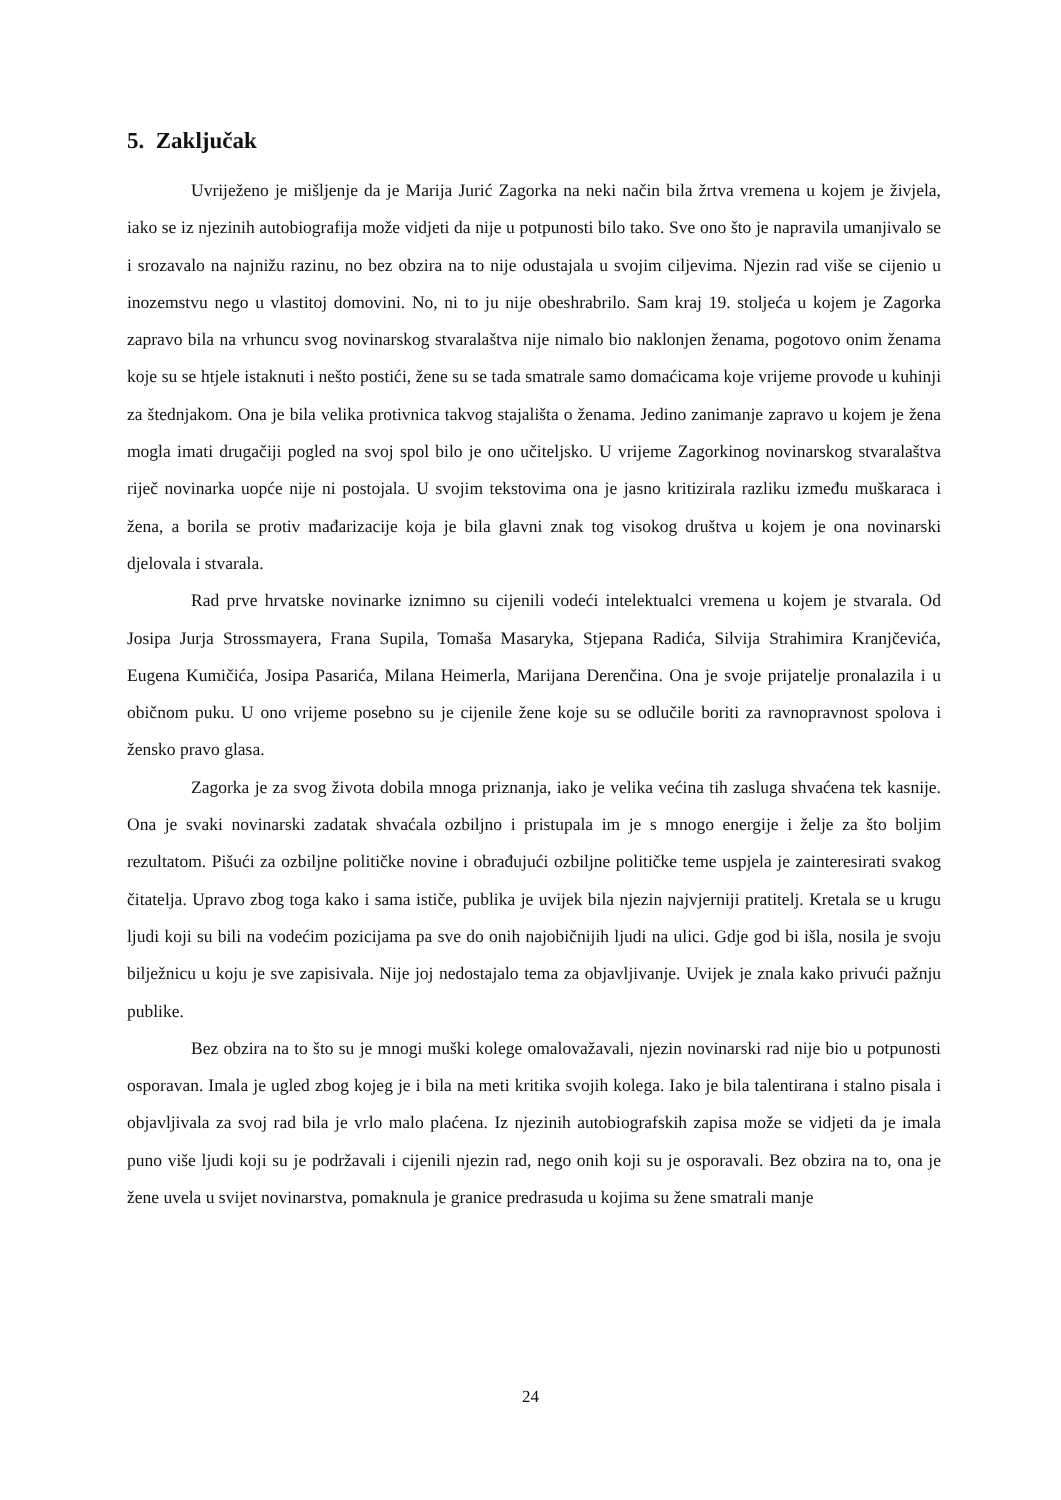5. Zaključak
Uvriježeno je mišljenje da je Marija Jurić Zagorka na neki način bila žrtva vremena u kojem je živjela, iako se iz njezinih autobiografija može vidjeti da nije u potpunosti bilo tako. Sve ono što je napravila umanjivalo se i srozavalo na najnižu razinu, no bez obzira na to nije odustajala u svojim ciljevima. Njezin rad više se cijenio u inozemstvu nego u vlastitoj domovini. No, ni to ju nije obeshrabrilo. Sam kraj 19. stoljeća u kojem je Zagorka zapravo bila na vrhuncu svog novinarskog stvaralaštva nije nimalo bio naklonjen ženama, pogotovo onim ženama koje su se htjele istaknuti i nešto postići, žene su se tada smatrale samo domaćicama koje vrijeme provode u kuhinji za štednjakom. Ona je bila velika protivnica takvog stajališta o ženama. Jedino zanimanje zapravo u kojem je žena mogla imati drugačiji pogled na svoj spol bilo je ono učiteljsko. U vrijeme Zagorkinog novinarskog stvaralaštva riječ novinarka uopće nije ni postojala. U svojim tekstovima ona je jasno kritizirala razliku između muškaraca i žena, a borila se protiv mađarizacije koja je bila glavni znak tog visokog društva u kojem je ona novinarski djelovala i stvarala.
Rad prve hrvatske novinarke iznimno su cijenili vodeći intelektualci vremena u kojem je stvarala. Od Josipa Jurja Strossmayera, Frana Supila, Tomaša Masaryka, Stjepana Radića, Silvija Strahimira Kranjčevića, Eugena Kumičića, Josipa Pasarića, Milana Heimerla, Marijana Derenčina. Ona je svoje prijatelje pronalazila i u običnom puku. U ono vrijeme posebno su je cijenile žene koje su se odlučile boriti za ravnopravnost spolova i žensko pravo glasa.
Zagorka je za svog života dobila mnoga priznanja, iako je velika većina tih zasluga shvaćena tek kasnije. Ona je svaki novinarski zadatak shvaćala ozbiljno i pristupala im je s mnogo energije i želje za što boljim rezultatom. Pišući za ozbiljne političke novine i obrađujući ozbiljne političke teme uspjela je zainteresirati svakog čitatelja. Upravo zbog toga kako i sama ističe, publika je uvijek bila njezin najvjerniji pratitelj. Kretala se u krugu ljudi koji su bili na vodećim pozicijama pa sve do onih najobičnijih ljudi na ulici. Gdje god bi išla, nosila je svoju bilježnicu u koju je sve zapisivala. Nije joj nedostajalo tema za objavljivanje. Uvijek je znala kako privući pažnju publike.
Bez obzira na to što su je mnogi muški kolege omalovažavali, njezin novinarski rad nije bio u potpunosti osporavan. Imala je ugled zbog kojeg je i bila na meti kritika svojih kolega. Iako je bila talentirana i stalno pisala i objavljivala za svoj rad bila je vrlo malo plaćena. Iz njezinih autobiografskih zapisa može se vidjeti da je imala puno više ljudi koji su je podržavali i cijenili njezin rad, nego onih koji su je osporavali. Bez obzira na to, ona je žene uvela u svijet novinarstva, pomaknula je granice predrasuda u kojima su žene smatrali manje
24